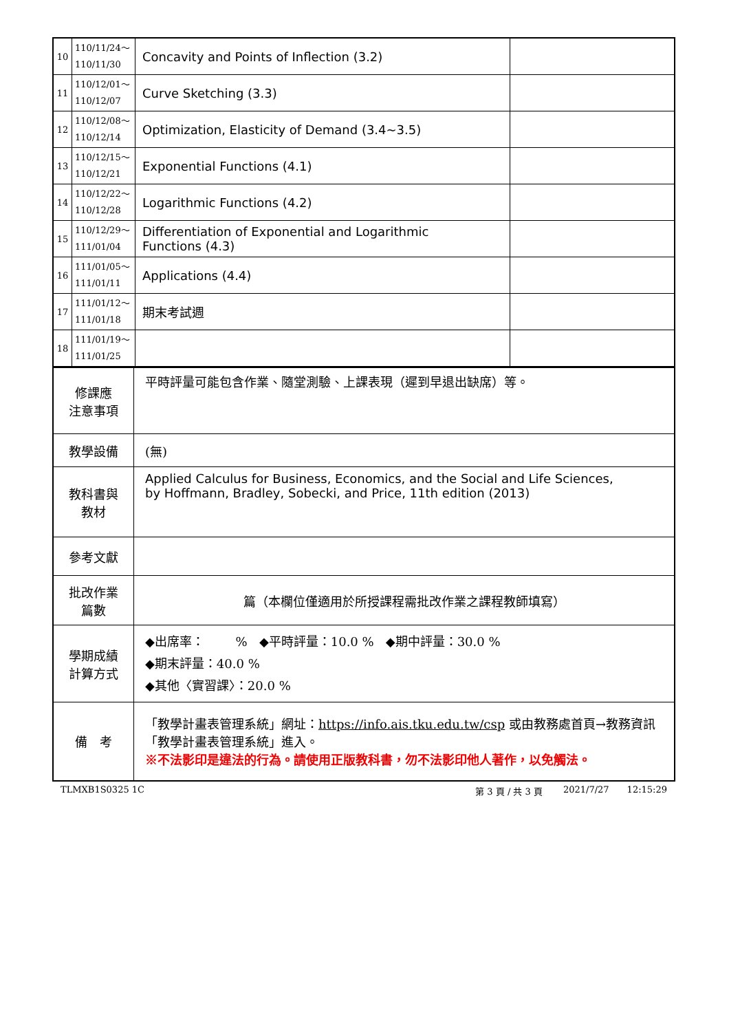| 10 | 110/11/24～ 110/11/30 | Concavity and Points of Inflection (3.2) | |
| 11 | 110/12/01～ 110/12/07 | Curve Sketching (3.3) | |
| 12 | 110/12/08～ 110/12/14 | Optimization, Elasticity of Demand (3.4~3.5) | |
| 13 | 110/12/15～ 110/12/21 | Exponential Functions (4.1) | |
| 14 | 110/12/22～ 110/12/28 | Logarithmic Functions (4.2) | |
| 15 | 110/12/29～ 111/01/04 | Differentiation of Exponential and Logarithmic Functions (4.3) | |
| 16 | 111/01/05～ 111/01/11 | Applications (4.4) | |
| 17 | 111/01/12～ 111/01/18 | 期末考試週 | |
| 18 | 111/01/19～ 111/01/25 | | |
| 修課應 注意事項 | 平時評量可能包含作業、隨堂測驗、上課表現（遲到早退出缺席）等。 |
| 教學設備 | (無) |
| 教科書與 教材 | Applied Calculus for Business, Economics, and the Social and Life Sciences, by Hoffmann, Bradley, Sobecki, and Price, 11th edition (2013) |
| 參考文獻 | |
| 批改作業 篇數 | 篇（本欄位僅適用於所授課程需批改作業之課程教師填寫） |
| 學期成績 計算方式 | ◆出席率： % ◆平時評量：10.0 % ◆期中評量：30.0 % ◆期末評量：40.0 % ◆其他〈實習課〉：20.0 % |
| 備 考 | 「教學計畫表管理系統」網址： https://info.ais.tku.edu.tw/csp 或由教務處首頁→教務資訊「教學計畫表管理系統」進入。 ※不法影印是違法的行為。請使用正版教科書，勿不法影印他人著作，以免觸法。 |
TLMXB1S0325 1C 第 3 頁 / 共 3 頁 2021/7/27 12:15:29